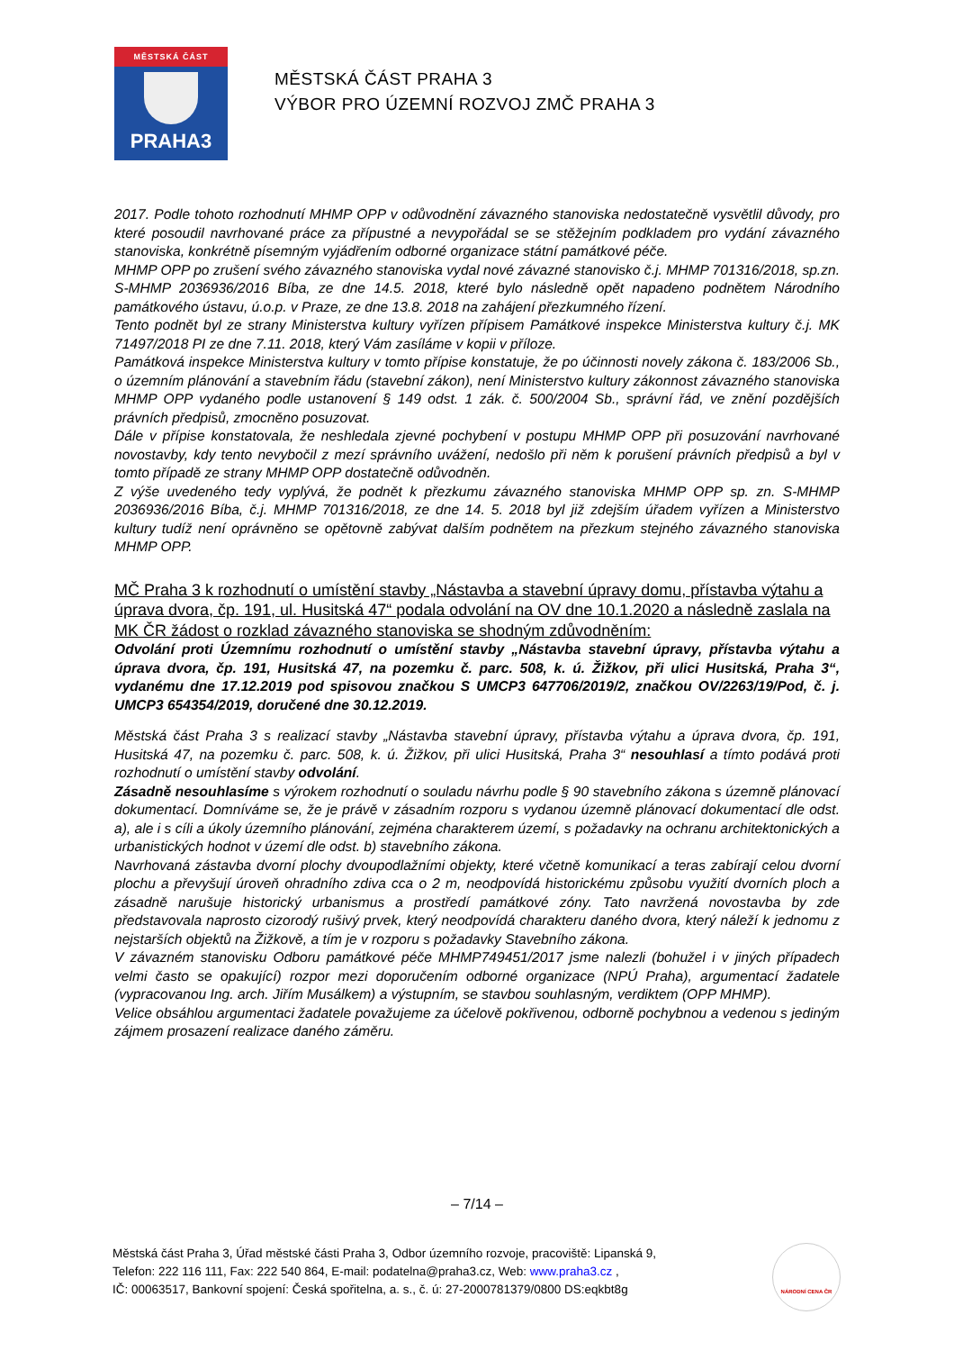MĚSTSKÁ ČÁST
PRAHA3
MĚSTSKÁ ČÁST PRAHA 3
VÝBOR PRO ÚZEMNÍ ROZVOJ ZMČ PRAHA 3
2017. Podle tohoto rozhodnutí MHMP OPP v odůvodnění závazného stanoviska nedostatečně vysvětlil důvody, pro které posoudil navrhované práce za přípustné a nevypořádal se se stěžejním podkladem pro vydání závazného stanoviska, konkrétně písemným vyjádřením odborné organizace státní památkové péče.
MHMP OPP po zrušení svého závazného stanoviska vydal nové závazné stanovisko č.j. MHMP 701316/2018, sp.zn. S-MHMP 2036936/2016 Bíba, ze dne 14.5. 2018, které bylo následně opět napadeno podnětem Národního památkového ústavu, ú.o.p. v Praze, ze dne 13.8. 2018 na zahájení přezkumného řízení.
Tento podnět byl ze strany Ministerstva kultury vyřízen přípisem Památkové inspekce Ministerstva kultury č.j. MK 71497/2018 PI ze dne 7.11. 2018, který Vám zasíláme v kopii v příloze.
Památková inspekce Ministerstva kultury v tomto přípise konstatuje, že po účinnosti novely zákona č. 183/2006 Sb., o územním plánování a stavebním řádu (stavební zákon), není Ministerstvo kultury zákonnost závazného stanoviska MHMP OPP vydaného podle ustanovení § 149 odst. 1 zák. č. 500/2004 Sb., správní řád, ve znění pozdějších právních předpisů, zmocněno posuzovat.
Dále v přípise konstatovala, že neshledala zjevné pochybení v postupu MHMP OPP při posuzování navrhované novostavby, kdy tento nevybočil z mezí správního uvážení, nedošlo při něm k porušení právních předpisů a byl v tomto případě ze strany MHMP OPP dostatečně odůvodněn.
Z výše uvedeného tedy vyplývá, že podnět k přezkumu závazného stanoviska MHMP OPP sp. zn. S-MHMP 2036936/2016 Bíba, č.j. MHMP 701316/2018, ze dne 14. 5. 2018 byl již zdejším úřadem vyřízen a Ministerstvo kultury tudíž není oprávněno se opětovně zabývat dalším podnětem na přezkum stejného závazného stanoviska MHMP OPP.
MČ Praha 3 k rozhodnutí o umístění stavby „Nástavba a stavební úpravy domu, přístavba výtahu a úprava dvora, čp. 191, ul. Husitská 47“ podala odvolání na OV dne 10.1.2020 a následně zaslala na MK ČR žádost o rozklad závazného stanoviska se shodným zdůvodněním:
Odvolání proti Územnímu rozhodnutí o umístění stavby „Nástavba stavební úpravy, přístavba výtahu a úprava dvora, čp. 191, Husitská 47, na pozemku č. parc. 508, k. ú. Žižkov, při ulici Husitská, Praha 3“, vydanému dne 17.12.2019 pod spisovou značkou S UMCP3 647706/2019/2, značkou OV/2263/19/Pod, č. j. UMCP3 654354/2019, doručené dne 30.12.2019.
Městská část Praha 3 s realizací stavby „Nástavba stavební úpravy, přístavba výtahu a úprava dvora, čp. 191, Husitská 47, na pozemku č. parc. 508, k. ú. Žižkov, při ulici Husitská, Praha 3“ nesouhlasí a tímto podává proti rozhodnutí o umístění stavby odvolání.
Zásadně nesouhlasíme s výrokem rozhodnutí o souladu návrhu podle § 90 stavebního zákona s územně plánovací dokumentací. Domníváme se, že je právě v zásadním rozporu s vydanou územně plánovací dokumentací dle odst. a), ale i s cíli a úkoly územního plánování, zejména charakterem území, s požadavky na ochranu architektonických a urbanistických hodnot v území dle odst. b) stavebního zákona.
Navrhovaná zástavba dvorní plochy dvoupodlažními objekty, které včetně komunikací a teras zabírají celou dvorní plochu a převyšují úroveň ohradního zdiva cca o 2 m, neodpovídá historickému způsobu využití dvorních ploch a zásadně narušuje historický urbanismus a prostředí památkové zóny. Tato navržená novostavba by zde představovala naprosto cizorodý rušivý prvek, který neodpovídá charakteru daného dvora, který náleží k jednomu z nejstarších objektů na Žižkově, a tím je v rozporu s požadavky Stavebního zákona.
V závazném stanovisku Odboru památkové péče MHMP749451/2017 jsme nalezli (bohužel i v jiných případech velmi často se opakující) rozpor mezi doporučením odborné organizace (NPÚ Praha), argumentací žadatele (vypracovanou Ing. arch. Jiřím Musálkem) a výstupním, se stavbou souhlasným, verdiktem (OPP MHMP).
Velice obsáhlou argumentaci žadatele považujeme za účelově pokřivenou, odborně pochybnou a vedenou s jediným zájmem prosazení realizace daného záměru.
– 7/14 –
Městská část Praha 3, Úřad městské části Praha 3, Odbor územního rozvoje, pracoviště: Lipanská 9,
Telefon: 222 116 111, Fax: 222 540 864, E-mail: podatelna@praha3.cz, Web: www.praha3.cz ,
IČ: 00063517, Bankovní spojení: Česká spořitelna, a. s., č. ú: 27-2000781379/0800 DS:eqkbt8g
NÁRODNÍ CENA ČR